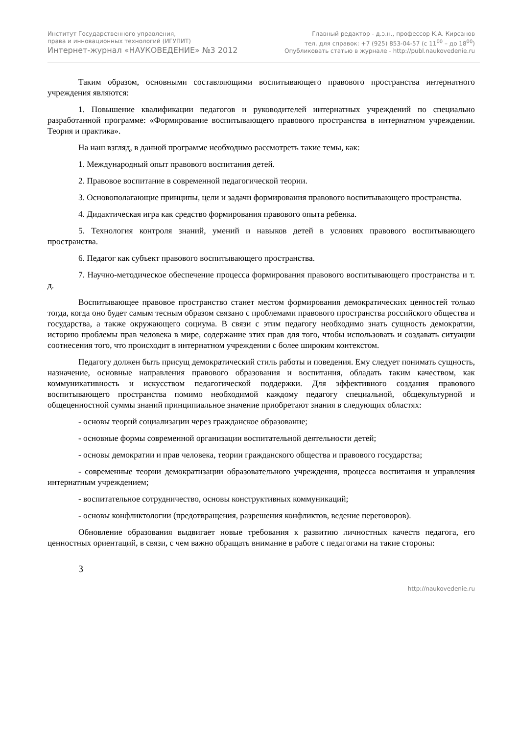Институт Государственного управления,
права и инновационных технологий (ИГУПИТ)
Интернет-журнал «НАУКОВЕДЕНИЕ» №3 2012
Главный редактор - д.э.н., профессор К.А. Кирсанов
тел. для справок: +7 (925) 853-04-57 (с 11<sup>00</sup> – до 18<sup>00</sup>)
Опубликовать статью в журнале - http://publ.naukovedenie.ru
Таким образом, основными составляющими воспитывающего правового пространства интернатного учреждения являются:
1. Повышение квалификации педагогов и руководителей интернатных учреждений по специально разработанной программе: «Формирование воспитывающего правового пространства в интернатном учреждении. Теория и практика».
На наш взгляд, в данной программе необходимо рассмотреть такие темы, как:
1. Международный опыт правового воспитания детей.
2. Правовое воспитание в современной педагогической теории.
3. Основополагающие принципы, цели и задачи формирования правового воспитывающего пространства.
4. Дидактическая игра как средство формирования правового опыта ребенка.
5. Технология контроля знаний, умений и навыков детей в условиях правового воспитывающего пространства.
6. Педагог как субъект правового воспитывающего пространства.
7. Научно-методическое обеспечение процесса формирования правового воспитывающего пространства и т. д.
Воспитывающее правовое пространство станет местом формирования демократических ценностей только тогда, когда оно будет самым тесным образом связано с проблемами правового пространства российского общества и государства, а также окружающего социума. В связи с этим педагогу необходимо знать сущность демократии, историю проблемы прав человека в мире, содержание этих прав для того, чтобы использовать и создавать ситуации соотнесения того, что происходит в интернатном учреждении с более широким контекстом.
Педагогу должен быть присущ демократический стиль работы и поведения. Ему следует понимать сущность, назначение, основные направления правового образования и воспитания, обладать таким качеством, как коммуникативность и искусством педагогической поддержки. Для эффективного создания правового воспитывающего пространства помимо необходимой каждому педагогу специальной, общекультурной и общеценностной суммы знаний принципиальное значение приобретают знания в следующих областях:
- основы теорий социализации через гражданское образование;
- основные формы современной организации воспитательной деятельности детей;
- основы демократии и прав человека, теории гражданского общества и правового государства;
- современные теории демократизации образовательного учреждения, процесса воспитания и управления интернатным учреждением;
- воспитательное сотрудничество, основы конструктивных коммуникаций;
- основы конфликтологии (предотвращения, разрешения конфликтов, ведение переговоров).
Обновление образования выдвигает новые требования к развитию личностных качеств педагога, его ценностных ориентаций, в связи, с чем важно обращать внимание в работе с педагогами на такие стороны:
3
http://naukovedenie.ru